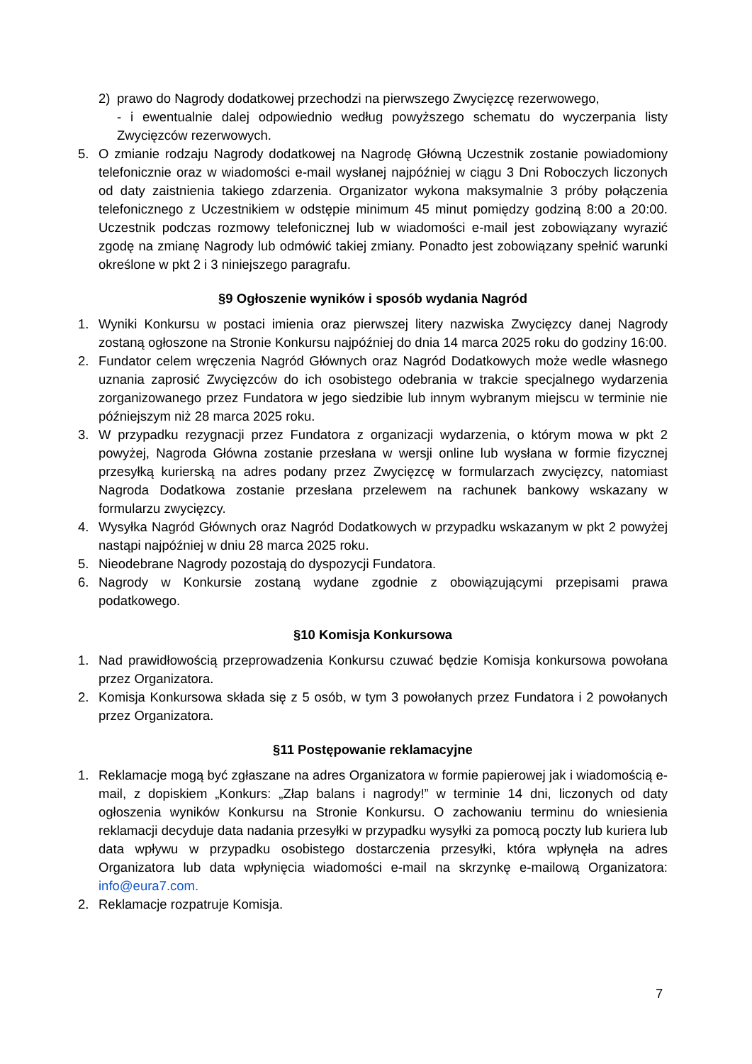2) prawo do Nagrody dodatkowej przechodzi na pierwszego Zwycięzcę rezerwowego,
- i ewentualnie dalej odpowiednio według powyższego schematu do wyczerpania listy Zwycięzców rezerwowych.
5. O zmianie rodzaju Nagrody dodatkowej na Nagrodę Główną Uczestnik zostanie powiadomiony telefonicznie oraz w wiadomości e-mail wysłanej najpóźniej w ciągu 3 Dni Roboczych liczonych od daty zaistnienia takiego zdarzenia. Organizator wykona maksymalnie 3 próby połączenia telefonicznego z Uczestnikiem w odstępie minimum 45 minut pomiędzy godziną 8:00 a 20:00. Uczestnik podczas rozmowy telefonicznej lub w wiadomości e-mail jest zobowiązany wyrazić zgodę na zmianę Nagrody lub odmówić takiej zmiany. Ponadto jest zobowiązany spełnić warunki określone w pkt 2 i 3 niniejszego paragrafu.
§9 Ogłoszenie wyników i sposób wydania Nagród
1. Wyniki Konkursu w postaci imienia oraz pierwszej litery nazwiska Zwycięzcy danej Nagrody zostaną ogłoszone na Stronie Konkursu najpóźniej do dnia 14 marca 2025 roku do godziny 16:00.
2. Fundator celem wręczenia Nagród Głównych oraz Nagród Dodatkowych może wedle własnego uznania zaprosić Zwycięzców do ich osobistego odebrania w trakcie specjalnego wydarzenia zorganizowanego przez Fundatora w jego siedzibie lub innym wybranym miejscu w terminie nie późniejszym niż 28 marca 2025 roku.
3. W przypadku rezygnacji przez Fundatora z organizacji wydarzenia, o którym mowa w pkt 2 powyżej, Nagroda Główna zostanie przesłana w wersji online lub wysłana w formie fizycznej przesyłką kurierską na adres podany przez Zwycięzcę w formularzach zwycięzcy, natomiast Nagroda Dodatkowa zostanie przesłana przelewem na rachunek bankowy wskazany w formularzu zwycięzcy.
4. Wysyłka Nagród Głównych oraz Nagród Dodatkowych w przypadku wskazanym w pkt 2 powyżej nastąpi najpóźniej w dniu 28 marca 2025 roku.
5. Nieodebrane Nagrody pozostają do dyspozycji Fundatora.
6. Nagrody w Konkursie zostaną wydane zgodnie z obowiązującymi przepisami prawa podatkowego.
§10 Komisja Konkursowa
1. Nad prawidłowością przeprowadzenia Konkursu czuwać będzie Komisja konkursowa powołana przez Organizatora.
2. Komisja Konkursowa składa się z 5 osób, w tym 3 powołanych przez Fundatora i 2 powołanych przez Organizatora.
§11 Postępowanie reklamacyjne
1. Reklamacje mogą być zgłaszane na adres Organizatora w formie papierowej jak i wiadomością e-mail, z dopiskiem „Konkurs: „Złap balans i nagrody!” w terminie 14 dni, liczonych od daty ogłoszenia wyników Konkursu na Stronie Konkursu. O zachowaniu terminu do wniesienia reklamacji decyduje data nadania przesyłki w przypadku wysyłki za pomocą poczty lub kuriera lub data wpływu w przypadku osobistego dostarczenia przesyłki, która wpłynęła na adres Organizatora lub data wpłynięcia wiadomości e-mail na skrzynkę e-mailową Organizatora: info@eura7.com.
2. Reklamacje rozpatruje Komisja.
7